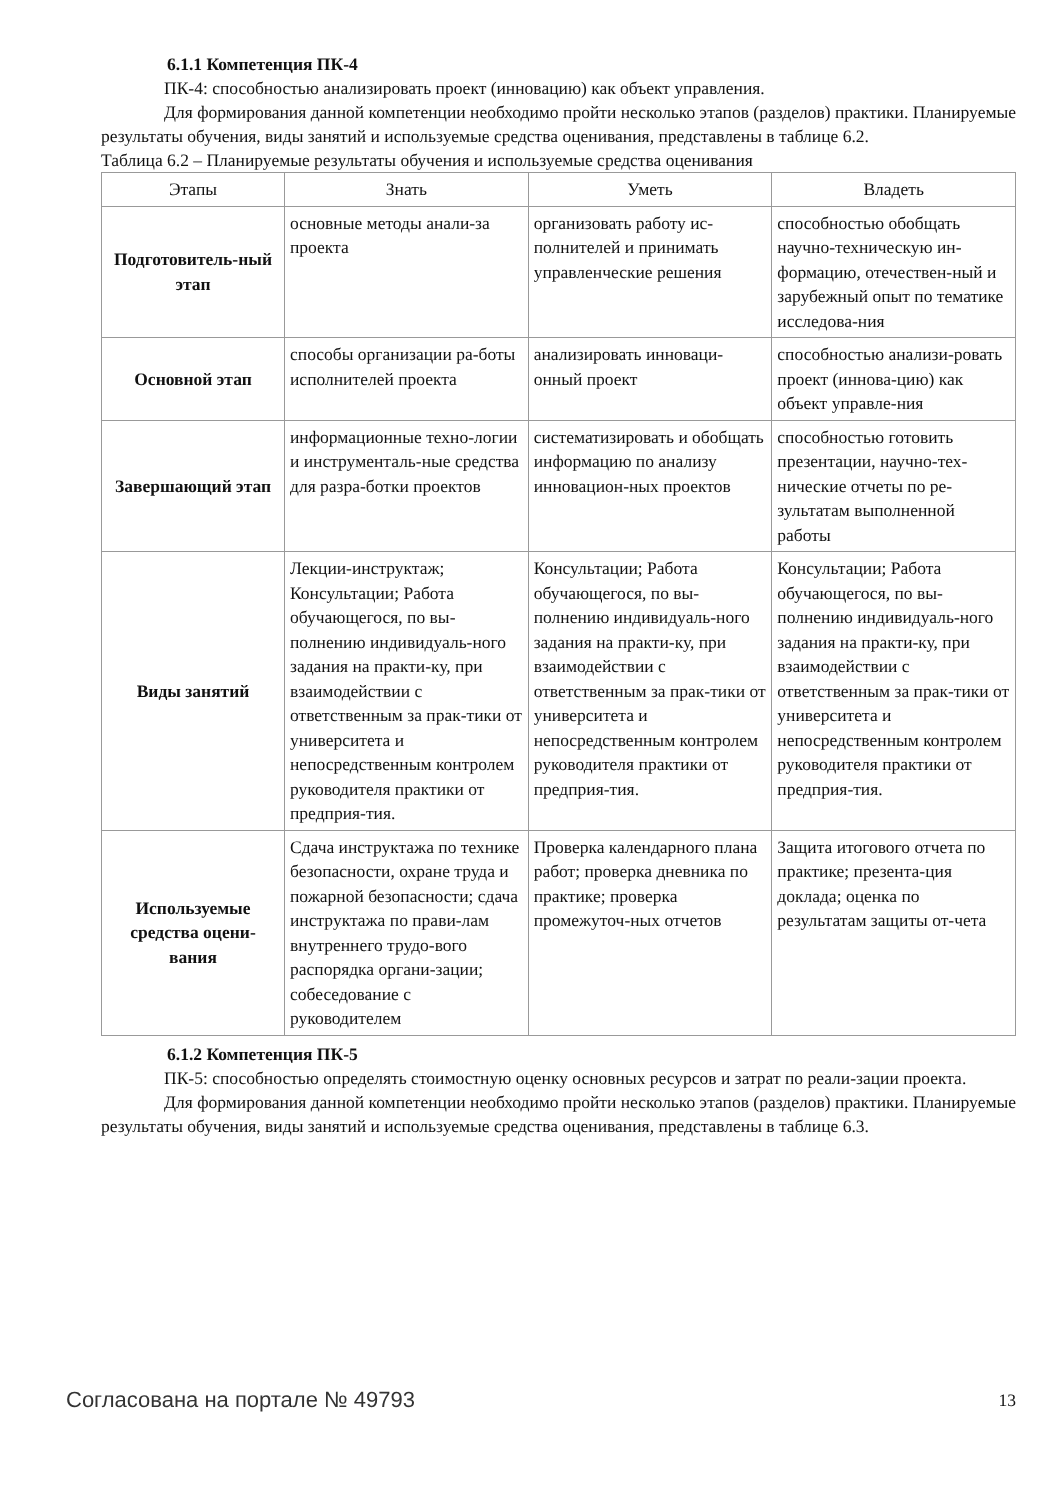6.1.1 Компетенция ПК-4
ПК-4: способностью анализировать проект (инновацию) как объект управления.
Для формирования данной компетенции необходимо пройти несколько этапов (разделов) практики. Планируемые результаты обучения, виды занятий и используемые средства оценивания, представлены в таблице 6.2.
Таблица 6.2 – Планируемые результаты обучения и используемые средства оценивания
| Этапы | Знать | Уметь | Владеть |
| --- | --- | --- | --- |
| Подготовитель-ный этап | основные методы анали-за проекта | организовать работу ис-полнителей и принимать управленческие решения | способностью обобщать научно-техническую ин-формацию, отечествен-ный и зарубежный опыт по тематике исследова-ния |
| Основной этап | способы организации ра-боты исполнителей проекта | анализировать инноваци-онный проект | способностью анализи-ровать проект (иннова-цию) как объект управле-ния |
| Завершающий этап | информационные техно-логии и инструменталь-ные средства для разра-ботки проектов | систематизировать и обобщать информацию по анализу инновацион-ных проектов | способностью готовить презентации, научно-тех-нические отчеты по ре-зультатам выполненной работы |
| Виды занятий | Лекции-инструктаж; Консультации; Работа обучающегося, по вы-полнению индивидуаль-ного задания на практи-ку, при взаимодействии с ответственным за прак-тики от университета и непосредственным контролем руководителя практики от предприя-тия. | Консультации; Работа обучающегося, по вы-полнению индивидуаль-ного задания на практи-ку, при взаимодействии с ответственным за прак-тики от университета и непосредственным контролем руководителя практики от предприя-тия. | Консультации; Работа обучающегося, по вы-полнению индивидуаль-ного задания на практи-ку, при взаимодействии с ответственным за прак-тики от университета и непосредственным контролем руководителя практики от предприя-тия. |
| Используемые средства оцени-вания | Сдача инструктажа по технике безопасности, охране труда и пожарной безопасности; сдача инструктажа по прави-лам внутреннего трудо-вого распорядка органи-зации; собеседование с руководителем | Проверка календарного плана работ; проверка дневника по практике; проверка промежуточ-ных отчетов | Защита итогового отчета по практике; презента-ция доклада; оценка по результатам защиты от-чета |
6.1.2 Компетенция ПК-5
ПК-5: способностью определять стоимостную оценку основных ресурсов и затрат по реали-зации проекта.
Для формирования данной компетенции необходимо пройти несколько этапов (разделов) практики. Планируемые результаты обучения, виды занятий и используемые средства оценивания, представлены в таблице 6.3.
Согласована на портале № 49793 13